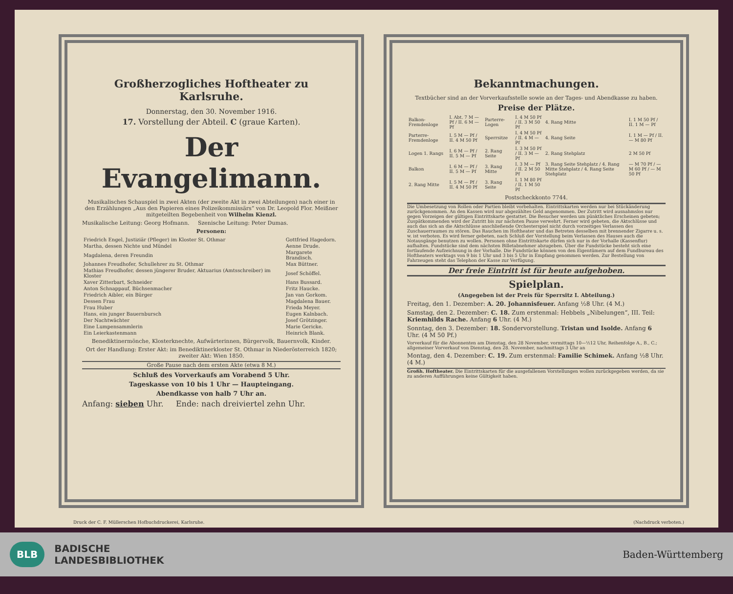Großherzogliches Hoftheater zu Karlsruhe.
Donnerstag, den 30. November 1916.
17. Vorstellung der Abteil. C (graue Karten).
Der Evangelimann.
Musikalisches Schauspiel in zwei Akten (der zweite Akt in zwei Abteilungen) nach einer in den Erzählungen „Aus den Papieren eines Polizeikommissärs“ von Dr. Leopold Flor. Meißner mitgeteilten Begebenheit von Wilhelm Kienzl.
Musikalische Leitung: Georg Hofmann. Szenische Leitung: Peter Dumas.
Personen:
| Friedrich Engel, Justiziär (Pfleger) im Kloster St. Othmar | Gottfried Hagedorn. |
| Martha, dessen Nichte und Mündel | Aenne Drude. |
| Magdalena, deren Freundin | Margarete Brandisch. |
| Johannes Freudhofer, Schullehrer zu St. Othmar | Max Büttner. |
| Mathias Freudhofer, dessen jüngerer Bruder, Aktuarius (Amtsschreiber) im Kloster | Josef Schöffel. |
| Xaver Zitterbart, Schneider | Hans Bussard. |
| Anton Schnappauf, Büchsenmacher | Fritz Haucke. |
| Friedrich Aibler, ein Bürger | Jan van Gorkom. |
| Dessen Frau | Magdalena Bauer. |
| Frau Huber | Frieda Meyer. |
| Hans, ein junger Bauernbursch | Eugen Kalnbach. |
| Der Nachtwächter | Josef Grötzinger. |
| Eine Lumpensammlerin | Marie Gericke. |
| Ein Leierkastenmann | Heinrich Blank. |
Benediktinermönche, Klosterknechte, Aufwärterinnen, Bürgervolk, Bauernvolk, Kinder.
Ort der Handlung: Erster Akt: im Benediktinerkloster St. Othmar in Niederösterreich 1820; zweiter Akt: Wien 1850.
Große Pause nach dem ersten Akte (etwa 8 M.)
Schluß des Vorverkaufs am Vorabend 5 Uhr.
Tageskasse von 10 bis 1 Uhr — Haupteingang.
Abendkasse von halb 7 Uhr an.
Anfang: sieben Uhr. Ende: nach dreiviertel zehn Uhr.
Bekanntmachungen.
Textbücher sind an der Vorverkaufsstelle sowie an der Tages- und Abendkasse zu haben.
Preise der Plätze.
| Balkon-Fremdenloge | I. Abt. 7 M — Pf / II. 6 M — Pf | Parterre-Logen | I. 4 M 50 Pf / II. 3 M 50 Pf | 4. Rang Mitte | I. 1 M 50 Pf / II. 1 M — Pf |
| Parterre-Fremdenloge | I. 5 M — Pf / II. 4 M 50 Pf | Sperrsitze | I. 4 M 50 Pf / II. 4 M — Pf | 4. Rang Seite | I. 1 M — Pf / II. — M 80 Pf |
| Logen 1. Rangs | I. 6 M — Pf / II. 5 M — Pf | 2. Rang Seite | I. 3 M 50 Pf / II. 3 M — Pf | 2. Rang Stehplatz | 2 M 50 Pf |
| Balkon | I. 6 M — Pf / II. 5 M — Pf | 3. Rang Mitte | I. 3 M — Pf / II. 2 M 50 Pf | 3. Rang Seite Stehplatz / 4. Rang Mitte Stehplatz / 4. Rang Seite Stehplatz | — M 70 Pf / — M 60 Pf / — M 50 Pf |
| 2. Rang Mitte | I. 5 M — Pf / II. 4 M 50 Pf | 3. Rang Seite | I. 1 M 80 Pf / II. 1 M 50 Pf | | |
Postscheckkonto 7744.
Die Umbesetzung von Rollen oder Partien bleibt vorbehalten. Eintrittskarten werden nur bei Stückänderung zurückgenommen. An den Kassen wird nur abgezähltes Geld angenommen. Der Zutritt wird ausnahmslos nur gegen Vorzeigen der gültigen Eintrittskarte gestattet. Die Besucher werden um pünktliches Erscheinen gebeten; Zuspätkommenden wird der Zutritt bis zur nächsten Pause verwehrt. Ferner wird gebeten, die Aktschlüsse und auch das sich an die Aktschlüsse anschließende Orchesterspiel nicht durch vorzeitiges Verlassen des Zuschauerraumes zu stören. Das Rauchen im Hoftheater und das Betreten desselben mit brennender Zigarre u. s. w. ist verboten. Es wird ferner gebeten, nach Schluß der Vorstellung beim Verlassen des Hauses auch die Notausgänge benutzen zu wollen. Personen ohne Eintrittskarte dürfen sich nur in der Vorhalle (Kassenflur) aufhalten. Fundstücke sind dem nächsten Billetabnehmer abzugeben. Über die Fundstücke besteht sich eine fortlaufende Aufzeichnung in der Vorhalle. Die Fundstücke können von den Eigentümern auf dem Fundbureau des Hoftheaters werktags von 9 bis 1 Uhr und 3 bis 5 Uhr in Empfang genommen werden. Zur Bestellung von Fahrzeugen steht das Telephon der Kasse zur Verfügung.
Der freie Eintritt ist für heute aufgehoben.
Spielplan.
(Angegeben ist der Preis für Sperrsitz I. Abteilung.)
Freitag, den 1. Dezember: A. 20. Johannisfeuer. Anfang ½8 Uhr. (4 M.)
Samstag, den 2. Dezember: C. 18. Zum erstenmal: Hebbels „Nibelungen“, III. Teil: Kriemhilds Rache. Anfang 6 Uhr. (4 M.)
Sonntag, den 3. Dezember: 18. Sondervorstellung. Tristan und Isolde. Anfang 6 Uhr. (4 M 50 Pf.)
Vorverkauf für die Abonnenten am Dienstag, den 28 November, vormittags 10—½12 Uhr, Reihenfolge A., B., C.; allgemeiner Vorverkauf von Dienstag, den 28. November, nachmittags 3 Uhr an
Montag, den 4. Dezember: C. 19. Zum erstenmal: Familie Schimek. Anfang ½8 Uhr. (4 M.)
Großh. Hoftheater. Die Eintrittskarten für die ausgefallenen Vorstellungen wollen zurückgegeben werden, da sie zu anderen Aufführungen keine Gültigkeit haben.
Druck der C. F. Müllerschen Hofbuchdruckerei, Karlsruhe.
(Nachdruck verboten.)
BLB BADISCHE
LANDESBIBLIOTHEK
Baden-Württemberg